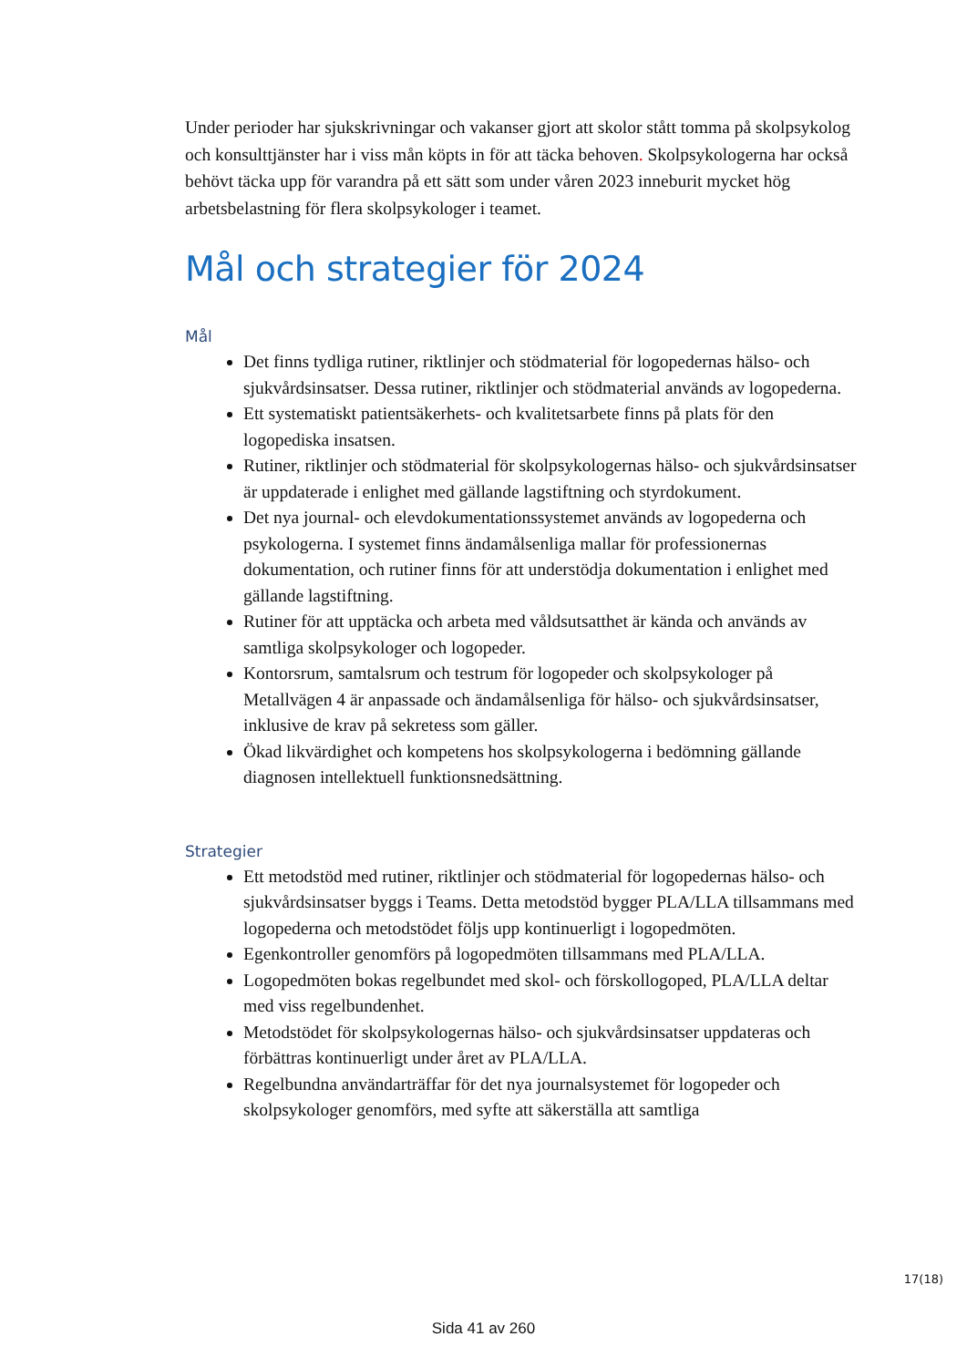Under perioder har sjukskrivningar och vakanser gjort att skolor stått tomma på skolpsykolog och konsulttjänster har i viss mån köpts in för att täcka behoven. Skolpsykologerna har också behövt täcka upp för varandra på ett sätt som under våren 2023 inneburit mycket hög arbetsbelastning för flera skolpsykologer i teamet.
Mål och strategier för 2024
Mål
Det finns tydliga rutiner, riktlinjer och stödmaterial för logopedernas hälso- och sjukvårdsinsatser. Dessa rutiner, riktlinjer och stödmaterial används av logopederna.
Ett systematiskt patientsäkerhets- och kvalitetsarbete finns på plats för den logopediska insatsen.
Rutiner, riktlinjer och stödmaterial för skolpsykologernas hälso- och sjukvårdsinsatser är uppdaterade i enlighet med gällande lagstiftning och styrdokument.
Det nya journal- och elevdokumentationssystemet används av logopederna och psykologerna. I systemet finns ändamålsenliga mallar för professionernas dokumentation, och rutiner finns för att understödja dokumentation i enlighet med gällande lagstiftning.
Rutiner för att upptäcka och arbeta med våldsutsatthet är kända och används av samtliga skolpsykologer och logopeder.
Kontorsrum, samtalsrum och testrum för logopeder och skolpsykologer på Metallvägen 4 är anpassade och ändamålsenliga för hälso- och sjukvårdsinsatser, inklusive de krav på sekretess som gäller.
Ökad likvärdighet och kompetens hos skolpsykologerna i bedömning gällande diagnosen intellektuell funktionsnedsättning.
Strategier
Ett metodstöd med rutiner, riktlinjer och stödmaterial för logopedernas hälso- och sjukvårdsinsatser byggs i Teams. Detta metodstöd bygger PLA/LLA tillsammans med logopederna och metodstödet följs upp kontinuerligt i logopedmöten.
Egenkontroller genomförs på logopedmöten tillsammans med PLA/LLA.
Logopedmöten bokas regelbundet med skol- och förskollogoped, PLA/LLA deltar med viss regelbundenhet.
Metodstödet för skolpsykologernas hälso- och sjukvårdsinsatser uppdateras och förbättras kontinuerligt under året av PLA/LLA.
Regelbundna användarträffar för det nya journalsystemet för logopeder och skolpsykologer genomförs, med syfte att säkerställa att samtliga
17(18)
Sida 41 av 260